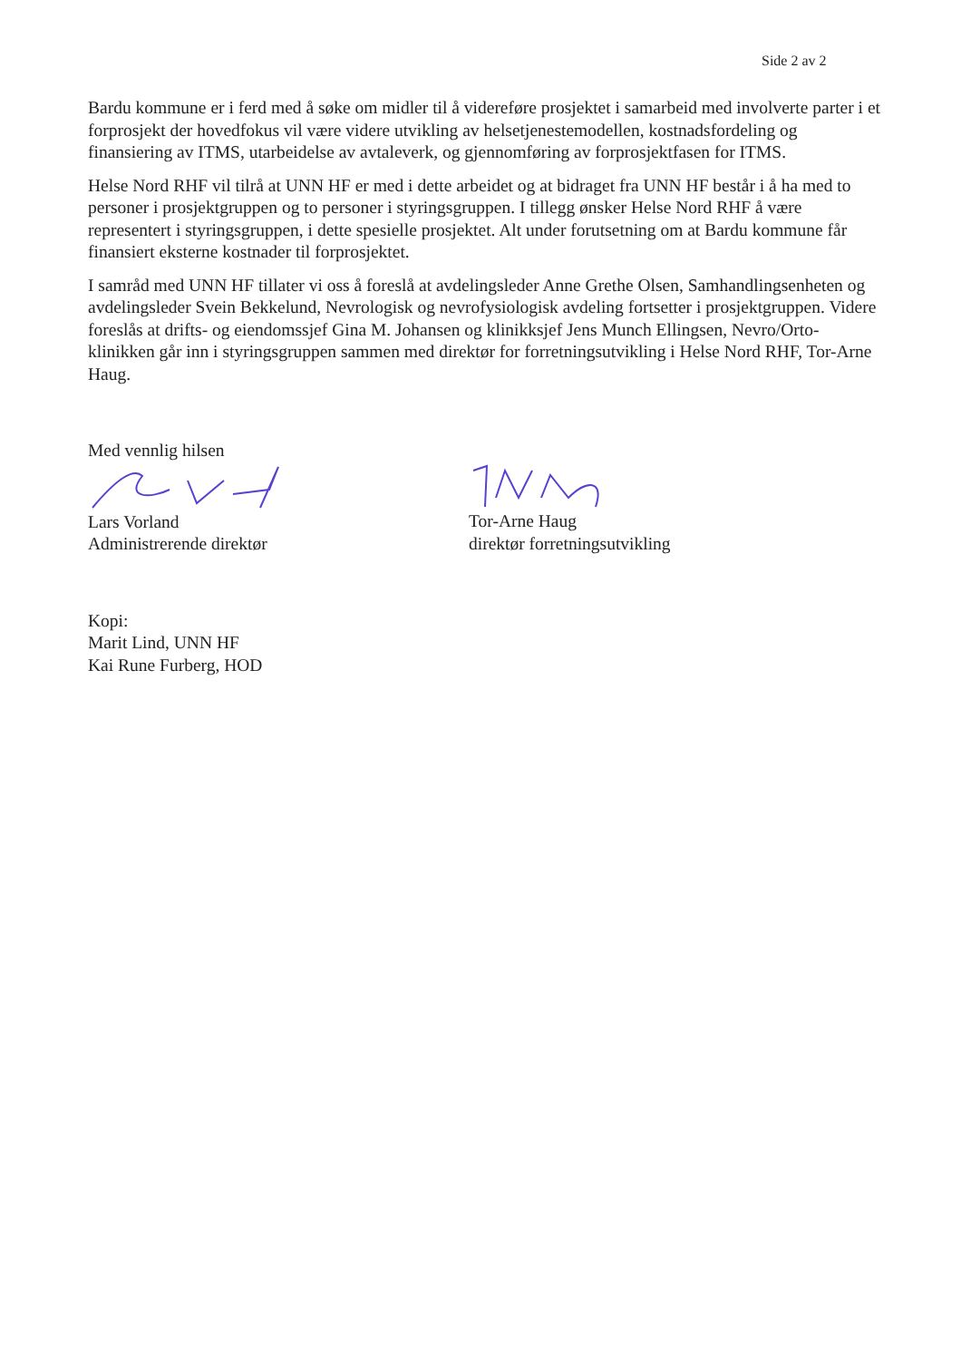Side 2 av 2
Bardu kommune er i ferd med å søke om midler til å videreføre prosjektet i samarbeid med involverte parter i et forprosjekt der hovedfokus vil være videre utvikling av helsetjenestemodellen, kostnadsfordeling og finansiering av ITMS, utarbeidelse av avtaleverk, og gjennomføring av forprosjektfasen for ITMS.
Helse Nord RHF vil tilrå at UNN HF er med i dette arbeidet og at bidraget fra UNN HF består i å ha med to personer i prosjektgruppen og to personer i styringsgruppen. I tillegg ønsker Helse Nord RHF å være representert i styringsgruppen, i dette spesielle prosjektet. Alt under forutsetning om at Bardu kommune får finansiert eksterne kostnader til forprosjektet.
I samråd med UNN HF tillater vi oss å foreslå at avdelingsleder Anne Grethe Olsen, Samhandlingsenheten og avdelingsleder Svein Bekkelund, Nevrologisk og nevrofysiologisk avdeling fortsetter i prosjektgruppen. Videre foreslås at drifts- og eiendomssjef Gina M. Johansen og klinikksjef Jens Munch Ellingsen, Nevro/Orto-klinikken går inn i styringsgruppen sammen med direktør for forretningsutvikling i Helse Nord RHF, Tor-Arne Haug.
Med vennlig hilsen Lars Vorland
Administrerende direktør
Tor-Arne Haug
direktør forretningsutvikling
Kopi:
Marit Lind, UNN HF
Kai Rune Furberg, HOD